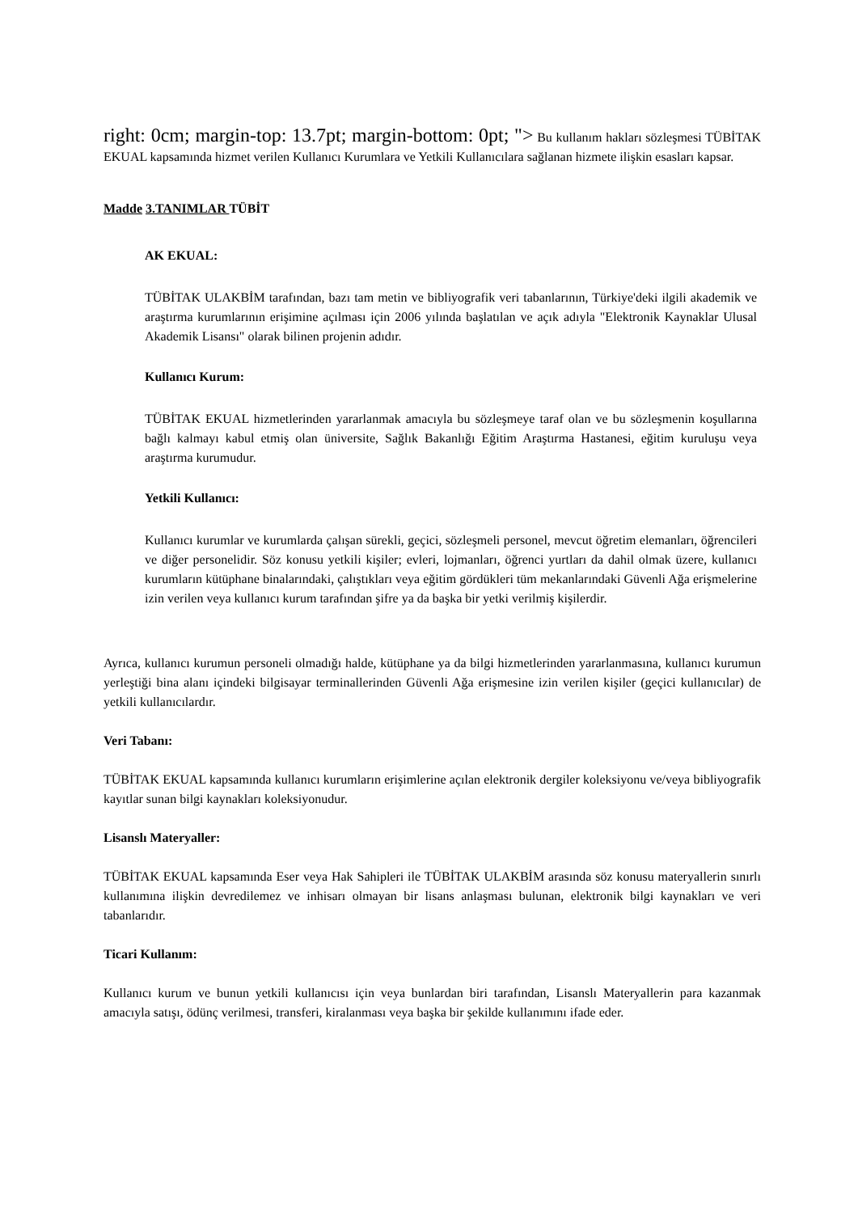right: 0cm; margin-top: 13.7pt; margin-bottom: 0pt; "> Bu kullanım hakları sözleşmesi TÜBİTAK EKUAL kapsamında hizmet verilen Kullanıcı Kurumlara ve Yetkili Kullanıcılara sağlanan hizmete ilişkin esasları kapsar.
Madde 3.TANIMLAR TÜBİT
AK EKUAL:
TÜBİTAK ULAKBİM tarafından, bazı tam metin ve bibliyografik veri tabanlarının, Türkiye'deki ilgili akademik ve araştırma kurumlarının erişimine açılması için 2006 yılında başlatılan ve açık adıyla "Elektronik Kaynaklar Ulusal Akademik Lisansı" olarak bilinen projenin adıdır.
Kullanıcı Kurum:
TÜBİTAK EKUAL hizmetlerinden yararlanmak amacıyla bu sözleşmeye taraf olan ve bu sözleşmenin koşullarına bağlı kalmayı kabul etmiş olan üniversite, Sağlık Bakanlığı Eğitim Araştırma Hastanesi, eğitim kuruluşu veya araştırma kurumudur.
Yetkili Kullanıcı:
Kullanıcı kurumlar ve kurumlarda çalışan sürekli, geçici, sözleşmeli personel, mevcut öğretim elemanları, öğrencileri ve diğer personelidir. Söz konusu yetkili kişiler; evleri, lojmanları, öğrenci yurtları da dahil olmak üzere, kullanıcı kurumların kütüphane binalarındaki, çalıştıkları veya eğitim gördükleri tüm mekanlarındaki Güvenli Ağa erişmelerine izin verilen veya kullanıcı kurum tarafından şifre ya da başka bir yetki verilmiş kişilerdir.
Ayrıca, kullanıcı kurumun personeli olmadığı halde, kütüphane ya da bilgi hizmetlerinden yararlanmasına, kullanıcı kurumun yerleştiği bina alanı içindeki bilgisayar terminallerinden Güvenli Ağa erişmesine izin verilen kişiler (geçici kullanıcılar) de yetkili kullanıcılardır.
Veri Tabanı:
TÜBİTAK EKUAL kapsamında kullanıcı kurumların erişimlerine açılan elektronik dergiler koleksiyonu ve/veya bibliyografik kayıtlar sunan bilgi kaynakları koleksiyonudur.
Lisanslı Materyaller:
TÜBİTAK EKUAL kapsamında Eser veya Hak Sahipleri ile TÜBİTAK ULAKBİM arasında söz konusu materyallerin sınırlı kullanımına ilişkin devredilemez ve inhisarı olmayan bir lisans anlaşması bulunan, elektronik bilgi kaynakları ve veri tabanlarıdır.
Ticari Kullanım:
Kullanıcı kurum ve bunun yetkili kullanıcısı için veya bunlardan biri tarafından, Lisanslı Materyallerin para kazanmak amacıyla satışı, ödünç verilmesi, transferi, kiralanması veya başka bir şekilde kullanımını ifade eder.